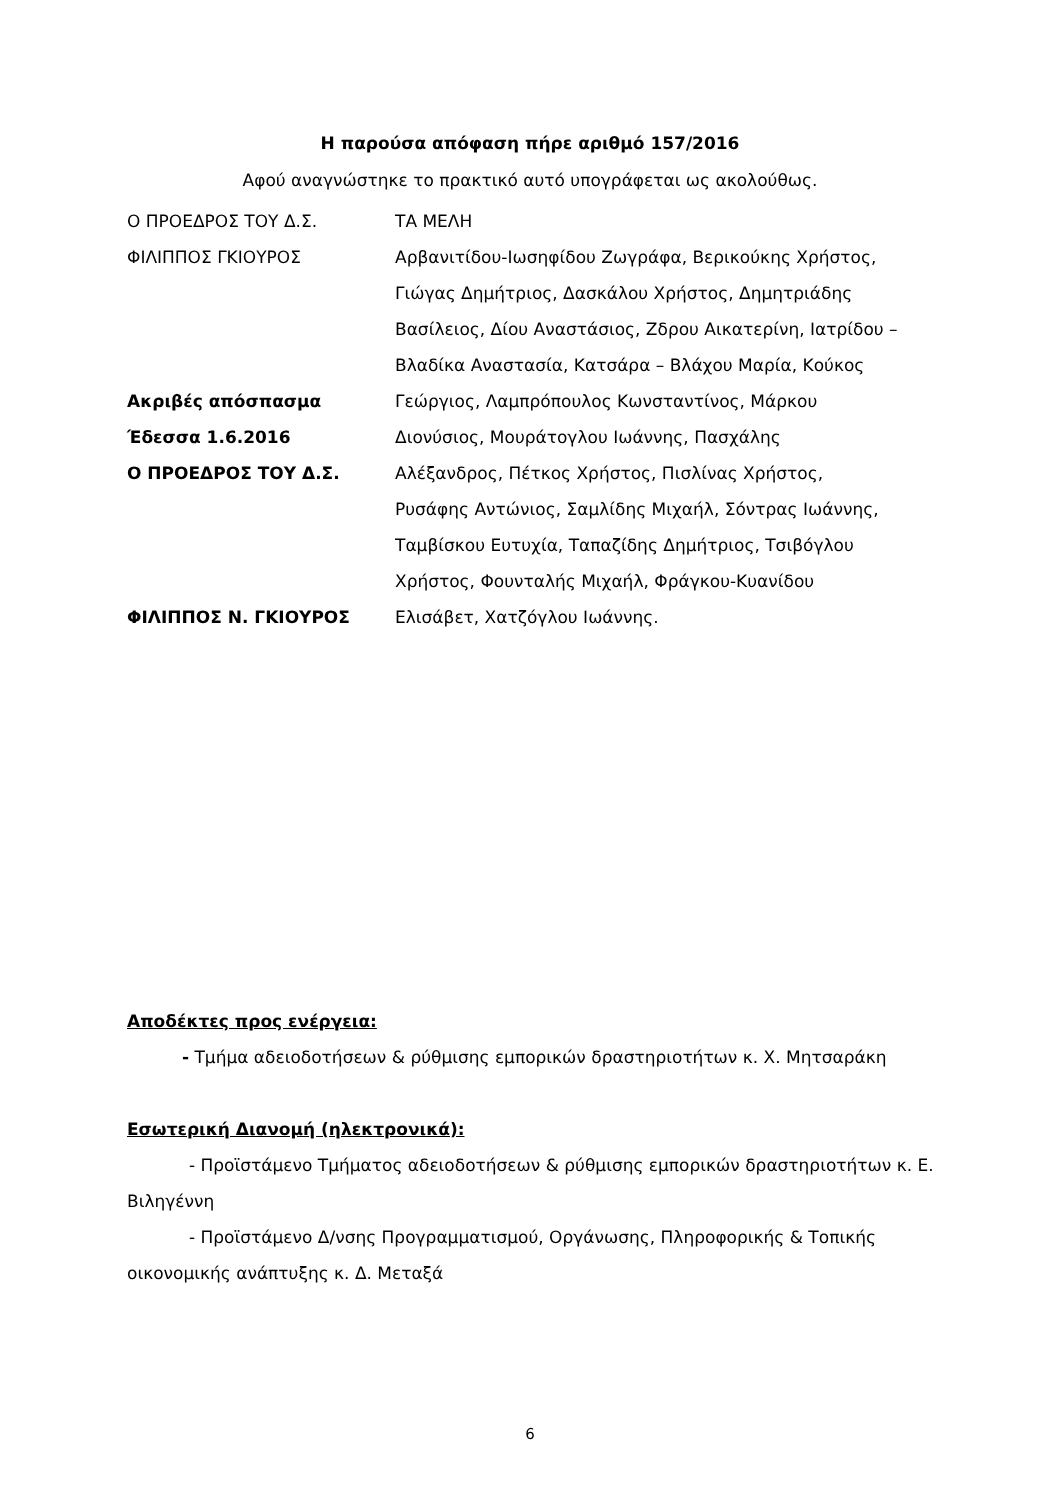Η παρούσα απόφαση πήρε αριθμό 157/2016
Αφού αναγνώστηκε το πρακτικό αυτό υπογράφεται ως ακολούθως.
Ο ΠΡΟΕΔΡΟΣ ΤΟΥ Δ.Σ.
ΤΑ ΜΕΛΗ
ΦΙΛΙΠΠΟΣ ΓΚΙΟΥΡΟΣ
Αρβανιτίδου-Ιωσηφίδου Ζωγράφα, Βερικούκης Χρήστος,
Γιώγας Δημήτριος, Δασκάλου Χρήστος, Δημητριάδης
Βασίλειος, Δίου Αναστάσιος, Ζδρου Αικατερίνη, Ιατρίδου –
Βλαδίκα Αναστασία, Κατσάρα – Βλάχου Μαρία, Κούκος
Ακριβές απόσπασμα
Γεώργιος, Λαμπρόπουλος Κωνσταντίνος, Μάρκου
Έδεσσα 1.6.2016
Διονύσιος, Μουράτογλου Ιωάννης, Πασχάλης
Ο ΠΡΟΕΔΡΟΣ ΤΟΥ Δ.Σ.
Αλέξανδρος, Πέτκος Χρήστος, Πισλίνας Χρήστος,
Ρυσάφης Αντώνιος, Σαμλίδης Μιχαήλ, Σόντρας Ιωάννης,
Ταμβίσκου Ευτυχία, Ταπαζίδης Δημήτριος, Τσιβόγλου
Χρήστος, Φουνταλής Μιχαήλ, Φράγκου-Κυανίδου
ΦΙΛΙΠΠΟΣ Ν. ΓΚΙΟΥΡΟΣ
Ελισάβετ, Χατζόγλου Ιωάννης.
Αποδέκτες προς ενέργεια:
- Τμήμα αδειοδοτήσεων & ρύθμισης εμπορικών δραστηριοτήτων κ. Χ. Μητσαράκη
Εσωτερική Διανομή (ηλεκτρονικά):
- Προϊστάμενο Τμήματος αδειοδοτήσεων & ρύθμισης εμπορικών δραστηριοτήτων κ. Ε. Βιληγέννη
- Προϊστάμενο Δ/νσης Προγραμματισμού, Οργάνωσης, Πληροφορικής & Τοπικής οικονομικής ανάπτυξης κ. Δ. Μεταξά
6